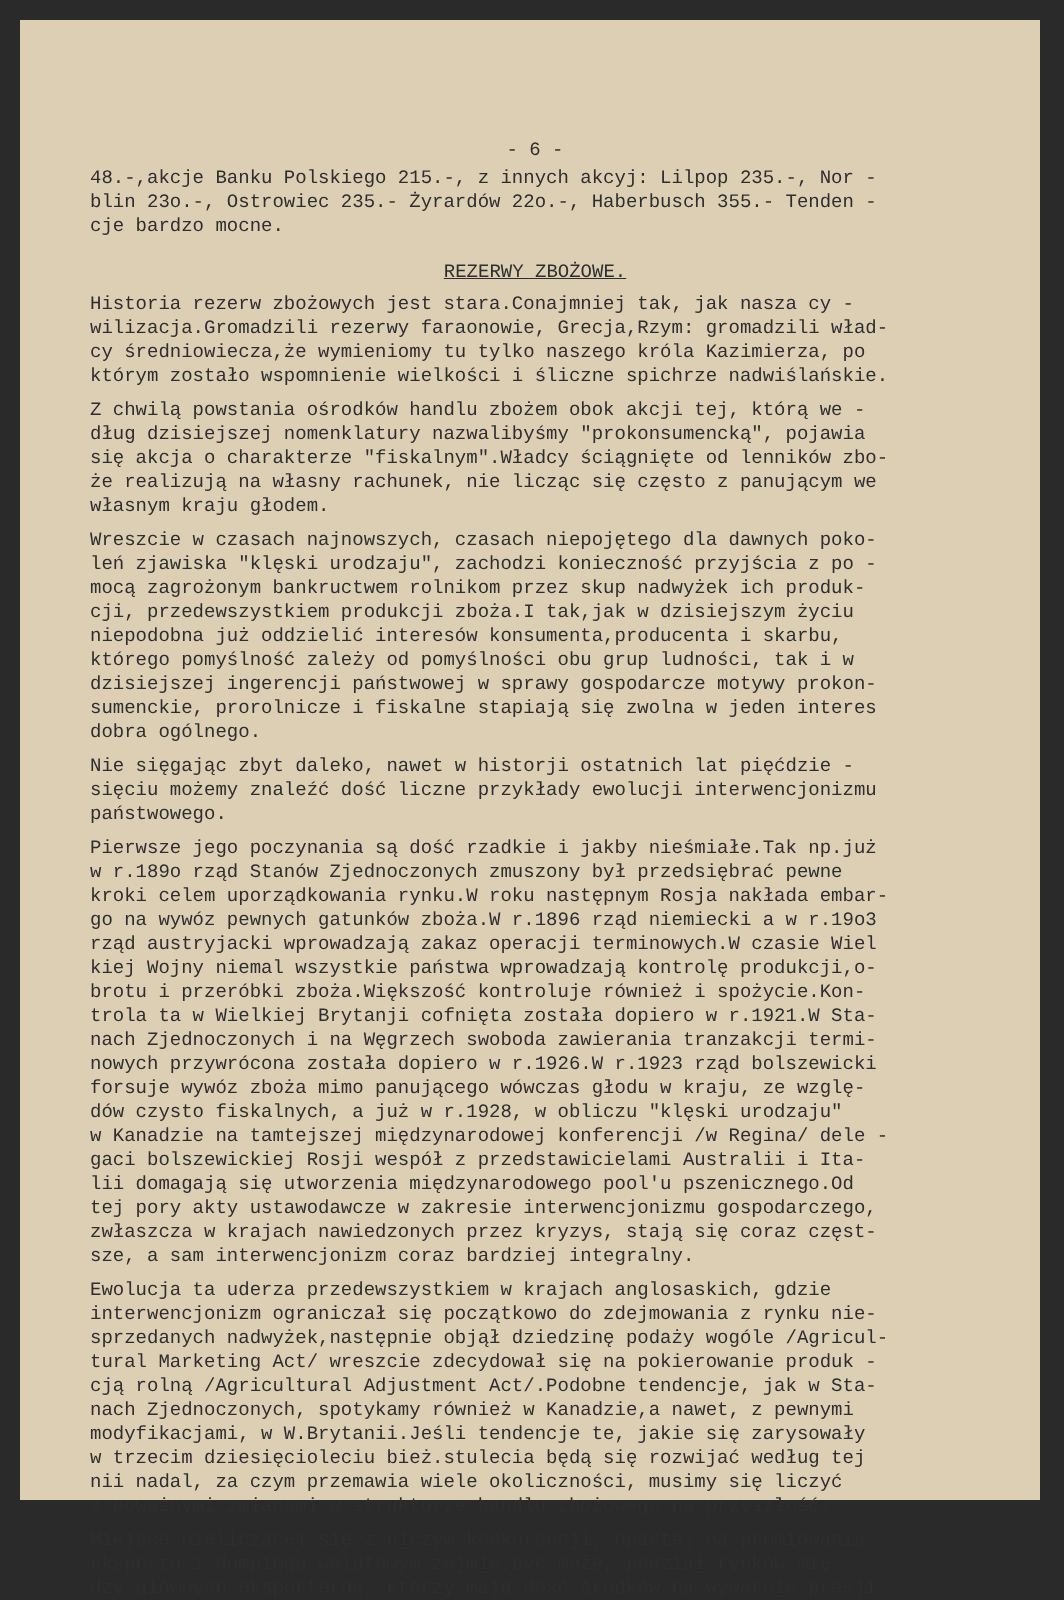- 6 -
48.-,akcje Banku Polskiego 215.-, z innych akcyj: Lilpop 235.-, Nor - blin 23o.-, Ostrowiec 235.- Żyrardów 22o.-, Haberbusch 355.- Tenden - cje bardzo mocne.
REZERWY ZBOŻOWE.
Historia rezerw zbożowych jest stara.Conajmniej tak, jak nasza cy - wilizacja.Gromadzili rezerwy faraonowie, Grecja,Rzym: gromadzili wład- cy średniowiecza,że wymieniomy tu tylko naszego króla Kazimierza, po którym zostało wspomnienie wielkości i śliczne spichrze nadwiślańskie.
Z chwilą powstania ośrodków handlu zbożem obok akcji tej, którą we - dług dzisiejszej nomenklatury nazwalibyśmy "prokonsumencką", pojawia się akcja o charakterze "fiskalnym".Władcy ściągnięte od lenników zbo- że realizują na własny rachunek, nie licząc się często z panującym we własnym kraju głodem.
Wreszcie w czasach najnowszych, czasach niepojętego dla dawnych poko- leń zjawiska "klęski urodzaju", zachodzi konieczność przyjścia z po - mocą zagrożonym bankructwem rolnikom przez skup nadwyżek ich produk- cji, przedewszystkiem produkcji zboża.I tak,jak w dzisiejszym życiu niepodobna już oddzielić interesów konsumenta,producenta i skarbu, którego pomyślność zależy od pomyślności obu grup ludności, tak i w dzisiejszej ingerencji państwowej w sprawy gospodarcze motywy prokon- sumenckie, prorolnicze i fiskalne stapiają się zwolna w jeden interes dobra ogólnego.
Nie sięgając zbyt daleko, nawet w historji ostatnich lat pięćdzie - sięciu możemy znaleźć dość liczne przykłady ewolucji interwencjonizmu państwowego.
Pierwsze jego poczynania są dość rzadkie i jakby nieśmiałe.Tak np.już w r.189o rząd Stanów Zjednoczonych zmuszony był przedsiębrać pewne kroki celem uporządkowania rynku.W roku następnym Rosja nakłada embar- go na wywóz pewnych gatunków zboża.W r.1896 rząd niemiecki a w r.19o3 rząd austryjacki wprowadzają zakaz operacji terminowych.W czasie Wiel kiej Wojny niemal wszystkie państwa wprowadzają kontrolę produkcji,o- brotu i przeróbki zboża.Większość kontroluje również i spożycie.Kon- trola ta w Wielkiej Brytanji cofnięta została dopiero w r.1921.W Sta- nach Zjednoczonych i na Węgrzech swoboda zawierania tranzakcji termi- nowych przywrócona została dopiero w r.1926.W r.1923 rząd bolszewicki forsuje wywóz zboża mimo panującego wówczas głodu w kraju, ze wzglę- dów czysto fiskalnych, a już w r.1928, w obliczu "klęski urodzaju" w Kanadzie na tamtejszej międzynarodowej konferencji /w Regina/ dele - gaci bolszewickiej Rosji wespół z przedstawicielami Australii i Ita- lii domagają się utworzenia międzynarodowego pool'u pszenicznego.Od tej pory akty ustawodawcze w zakresie interwencjonizmu gospodarczego, zwłaszcza w krajach nawiedzonych przez kryzys, stają się coraz częst- sze, a sam interwencjonizm coraz bardziej integralny.
Ewolucja ta uderza przedewszystkiem w krajach anglosaskich, gdzie interwencjonizm ograniczał się początkowo do zdejmowania z rynku nie- sprzedanych nadwyżek,następnie objął dziedzinę podaży wogóle /Agricul- tural Marketing Act/ wreszcie zdecydował się na pokierowanie produk - cją rolną /Agricultural Adjustment Act/.Podobne tendencje, jak w Sta- nach Zjednoczonych, spotykamy również w Kanadzie,a nawet, z pewnymi modyfikacjami, w W.Brytanii.Jeśli tendencje te, jakie się zarysowały w trzecim dziesięcioleciu bież.stulecia będą się rozwijać według tej nii nadal, za czym przemawia wiele okoliczności, musimy się liczyć z poważnymi zmianami w strukturze handlu zbożowego na przyszłość.
Miejsce nieliczącej się z niczym konkurencji, opartej na premiowaniu eksportu i dumpingu walutowym zajmie,być może, podział rynków mię - dzy głównych eksporterów, którzy mają dość środków na wywarcie presji